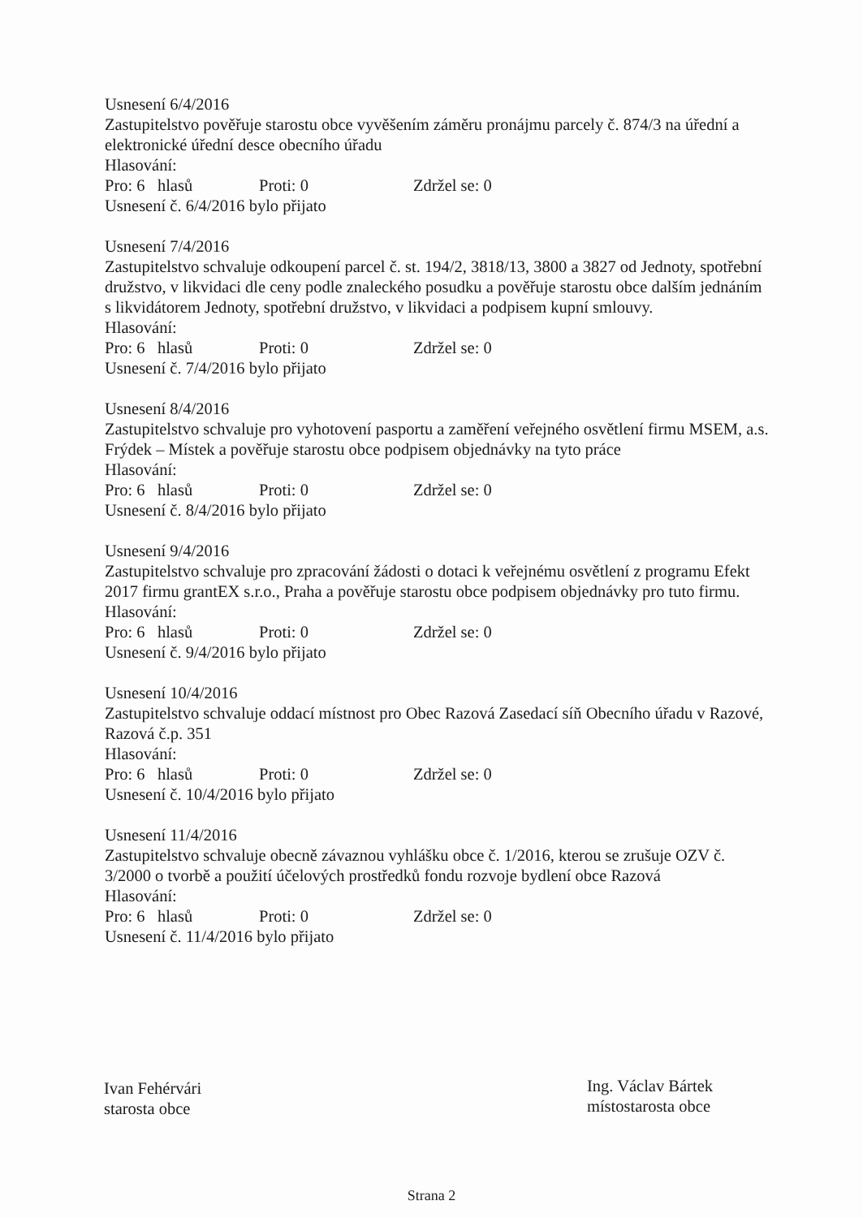Usnesení 6/4/2016
Zastupitelstvo pověřuje starostu obce vyvěšením záměru pronájmu parcely č. 874/3 na úřední a elektronické úřední desce obecního úřadu
Hlasování:
Pro: 6 hlasů Proti: 0 Zdržel se: 0
Usnesení č. 6/4/2016 bylo přijato
Usnesení 7/4/2016
Zastupitelstvo schvaluje odkoupení parcel č. st. 194/2, 3818/13, 3800 a 3827 od Jednoty, spotřební družstvo, v likvidaci dle ceny podle znaleckého posudku a pověřuje starostu obce dalším jednáním s likvidátorem Jednoty, spotřební družstvo, v likvidaci a podpisem kupní smlouvy.
Hlasování:
Pro: 6 hlasů Proti: 0 Zdržel se: 0
Usnesení č. 7/4/2016 bylo přijato
Usnesení 8/4/2016
Zastupitelstvo schvaluje pro vyhotovení pasportu a zaměření veřejného osvětlení firmu MSEM, a.s. Frýdek – Místek a pověřuje starostu obce podpisem objednávky na tyto práce
Hlasování:
Pro: 6 hlasů Proti: 0 Zdržel se: 0
Usnesení č. 8/4/2016 bylo přijato
Usnesení 9/4/2016
Zastupitelstvo schvaluje pro zpracování žádosti o dotaci k veřejnému osvětlení z programu Efekt 2017 firmu grantEX s.r.o., Praha a pověřuje starostu obce podpisem objednávky pro tuto firmu.
Hlasování:
Pro: 6 hlasů Proti: 0 Zdržel se: 0
Usnesení č. 9/4/2016 bylo přijato
Usnesení 10/4/2016
Zastupitelstvo schvaluje oddací místnost pro Obec Razová Zasedací síň Obecního úřadu v Razové, Razová č.p. 351
Hlasování:
Pro: 6 hlasů Proti: 0 Zdržel se: 0
Usnesení č. 10/4/2016 bylo přijato
Usnesení 11/4/2016
Zastupitelstvo schvaluje obecně závaznou vyhlášku obce č. 1/2016, kterou se zrušuje OZV č. 3/2000 o tvorbě a použití účelových prostředků fondu rozvoje bydlení obce Razová
Hlasování:
Pro: 6 hlasů Proti: 0 Zdržel se: 0
Usnesení č. 11/4/2016 bylo přijato
Ivan Fehérvári
starosta obce
Ing. Václav Bártek
místostarosta obce
Strana 2